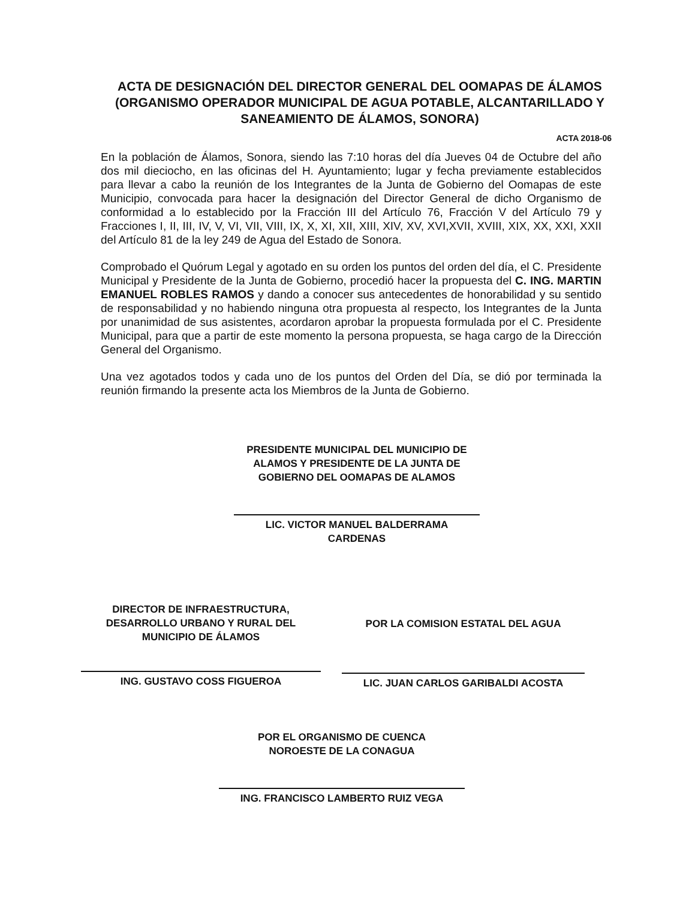ACTA DE DESIGNACIÓN DEL DIRECTOR GENERAL DEL OOMAPAS DE ÁLAMOS
(ORGANISMO OPERADOR MUNICIPAL DE AGUA POTABLE, ALCANTARILLADO Y SANEAMIENTO DE ÁLAMOS, SONORA)
ACTA 2018-06
En la población de Álamos, Sonora, siendo las 7:10 horas del día Jueves 04 de Octubre del año dos mil dieciocho, en las oficinas del H. Ayuntamiento; lugar y fecha previamente establecidos para llevar a cabo la reunión de los Integrantes de la Junta de Gobierno del Oomapas de este Municipio, convocada para hacer la designación del Director General de dicho Organismo de conformidad a lo establecido por la Fracción III del Artículo 76, Fracción V del Artículo 79 y Fracciones I, II, III, IV, V, VI, VII, VIII, IX, X, XI, XII, XIII, XIV, XV, XVI,XVII, XVIII, XIX, XX, XXI, XXII del Artículo 81 de la ley 249 de Agua del Estado de Sonora.
Comprobado el Quórum Legal y agotado en su orden los puntos del orden del día, el C. Presidente Municipal y Presidente de la Junta de Gobierno, procedió hacer la propuesta del C. ING. MARTIN EMANUEL ROBLES RAMOS y dando a conocer sus antecedentes de honorabilidad y su sentido de responsabilidad y no habiendo ninguna otra propuesta al respecto, los Integrantes de la Junta por unanimidad de sus asistentes, acordaron aprobar la propuesta formulada por el C. Presidente Municipal, para que a partir de este momento la persona propuesta, se haga cargo de la Dirección General del Organismo.
Una vez agotados todos y cada uno de los puntos del Orden del Día, se dió por terminada la reunión firmando la presente acta los Miembros de la Junta de Gobierno.
PRESIDENTE MUNICIPAL DEL MUNICIPIO DE ALAMOS Y PRESIDENTE DE LA JUNTA DE GOBIERNO DEL OOMAPAS DE ALAMOS
LIC. VICTOR MANUEL BALDERRAMA
CARDENAS
DIRECTOR DE INFRAESTRUCTURA, DESARROLLO URBANO Y RURAL DEL MUNICIPIO DE ÁLAMOS
ING. GUSTAVO COSS FIGUEROA
POR LA COMISION ESTATAL DEL AGUA
LIC. JUAN CARLOS GARIBALDI ACOSTA
POR EL ORGANISMO DE CUENCA
NOROESTE DE LA CONAGUA
ING. FRANCISCO LAMBERTO RUIZ VEGA